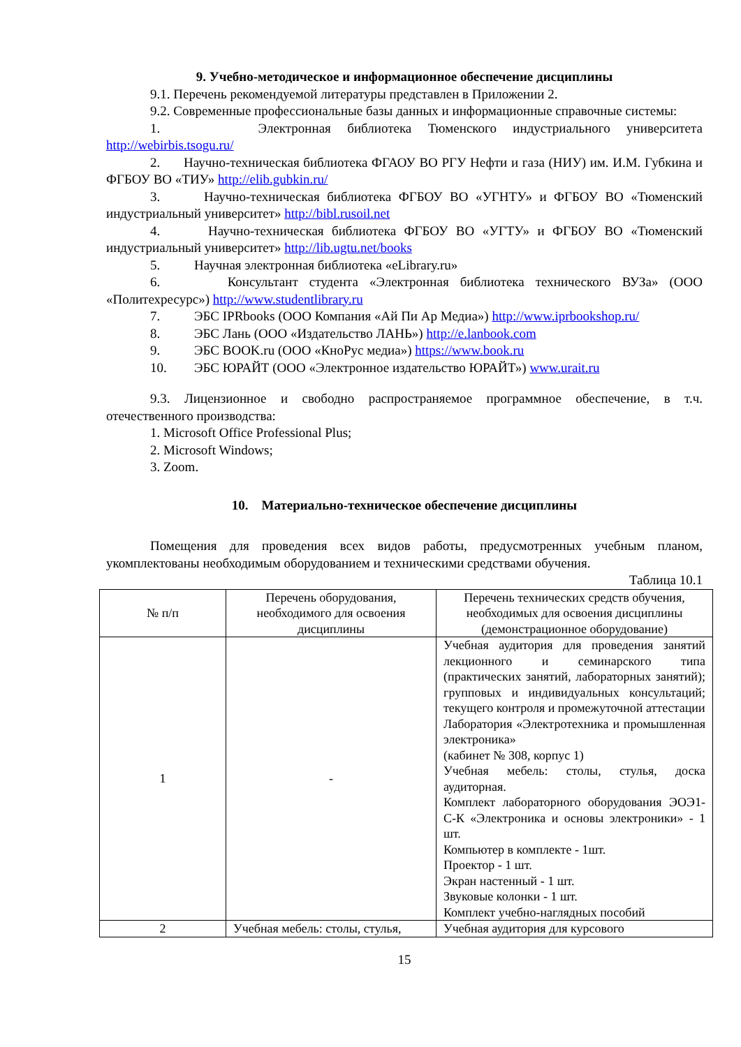9. Учебно-методическое и информационное обеспечение дисциплины
9.1. Перечень рекомендуемой литературы представлен в Приложении 2.
9.2. Современные профессиональные базы данных и информационные справочные системы:
1. Электронная библиотека Тюменского индустриального университета http://webirbis.tsogu.ru/
2. Научно-техническая библиотека ФГАОУ ВО РГУ Нефти и газа (НИУ) им. И.М. Губкина и ФГБОУ ВО «ТИУ» http://elib.gubkin.ru/
3. Научно-техническая библиотека ФГБОУ ВО «УГНТУ» и ФГБОУ ВО «Тюменский индустриальный университет» http://bibl.rusoil.net
4. Научно-техническая библиотека ФГБОУ ВО «УГТУ» и ФГБОУ ВО «Тюменский индустриальный университет» http://lib.ugtu.net/books
5. Научная электронная библиотека «eLibrary.ru»
6. Консультант студента «Электронная библиотека технического ВУЗа» (ООО «Политехресурс») http://www.studentlibrary.ru
7. ЭБС IPRbooks (ООО Компания «Ай Пи Ар Медиа») http://www.iprbookshop.ru/
8. ЭБС Лань (ООО «Издательство ЛАНЬ») http://e.lanbook.com
9. ЭБС BOOK.ru (ООО «КноРус медиа») https://www.book.ru
10. ЭБС ЮРАЙТ (ООО «Электронное издательство ЮРАЙТ») www.urait.ru
9.3. Лицензионное и свободно распространяемое программное обеспечение, в т.ч. отечественного производства:
1. Microsoft Office Professional Plus;
2. Microsoft Windows;
3. Zoom.
10. Материально-техническое обеспечение дисциплины
Помещения для проведения всех видов работы, предусмотренных учебным планом, укомплектованы необходимым оборудованием и техническими средствами обучения.
Таблица 10.1
| № п/п | Перечень оборудования, необходимого для освоения дисциплины | Перечень технических средств обучения, необходимых для освоения дисциплины (демонстрационное оборудование) |
| --- | --- | --- |
| 1 | - | Учебная аудитория для проведения занятий лекционного и семинарского типа (практических занятий, лабораторных занятий); групповых и индивидуальных консультаций; текущего контроля и промежуточной аттестации Лаборатория «Электротехника и промышленная электроника» (кабинет № 308, корпус 1) Учебная мебель: столы, стулья, доска аудиторная. Комплект лабораторного оборудования ЭОЭ1-С-К «Электроника и основы электроники» - 1 шт. Компьютер в комплекте - 1шт. Проектор - 1 шт. Экран настенный - 1 шт. Звуковые колонки - 1 шт. Комплект учебно-наглядных пособий |
| 2 | Учебная мебель: столы, стулья, | Учебная аудитория для курсового |
15